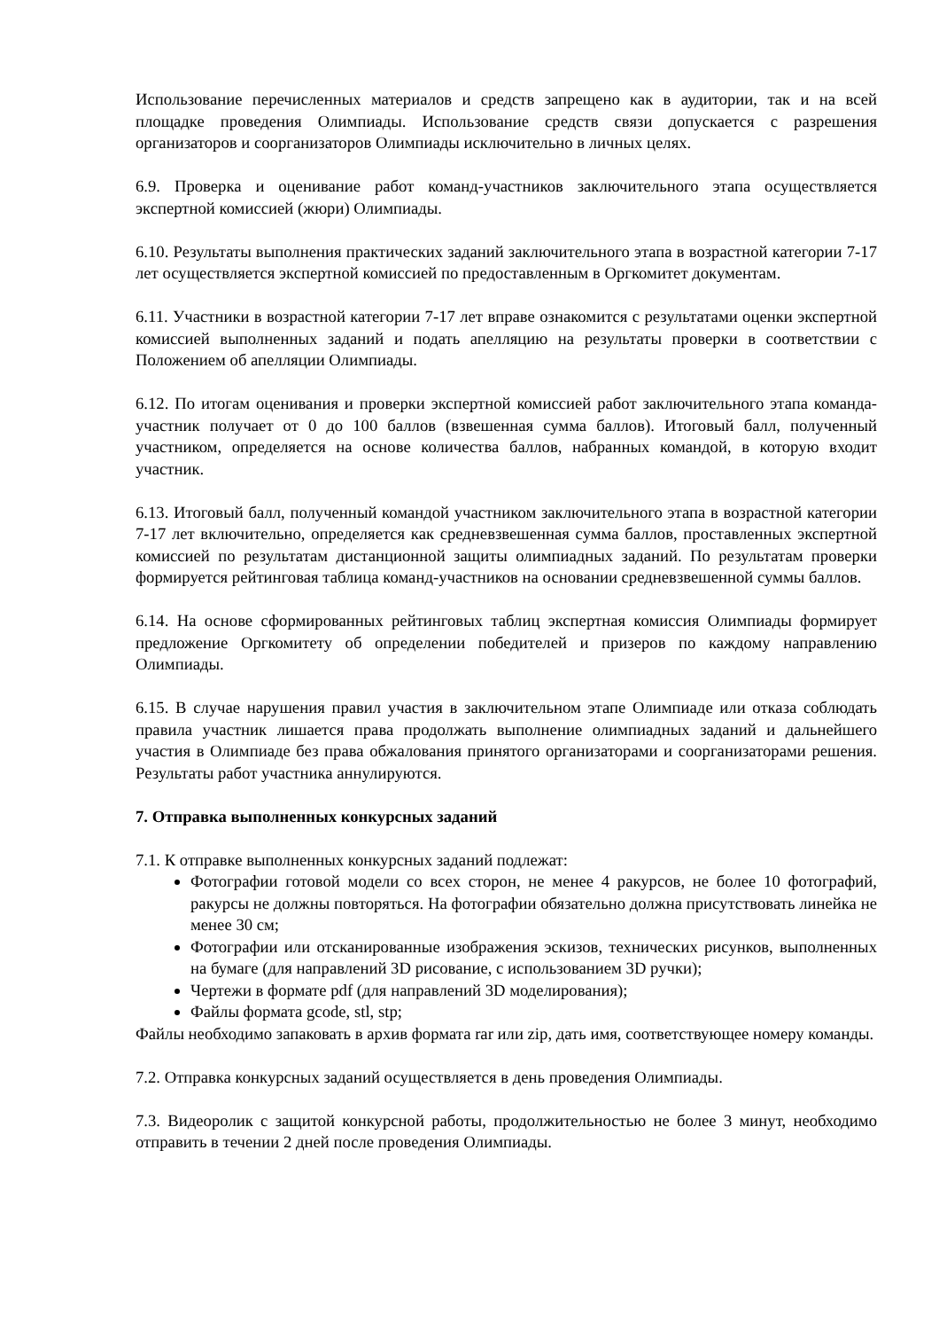Использование перечисленных материалов и средств запрещено как в аудитории, так и на всей площадке проведения Олимпиады. Использование средств связи допускается с разрешения организаторов и соорганизаторов Олимпиады исключительно в личных целях.
6.9. Проверка и оценивание работ команд-участников заключительного этапа осуществляется экспертной комиссией (жюри) Олимпиады.
6.10. Результаты выполнения практических заданий заключительного этапа в возрастной категории 7-17 лет осуществляется экспертной комиссией по предоставленным в Оргкомитет документам.
6.11. Участники в возрастной категории 7-17 лет вправе ознакомится с результатами оценки экспертной комиссией выполненных заданий и подать апелляцию на результаты проверки в соответствии с Положением об апелляции Олимпиады.
6.12. По итогам оценивания и проверки экспертной комиссией работ заключительного этапа команда-участник получает от 0 до 100 баллов (взвешенная сумма баллов). Итоговый балл, полученный участником, определяется на основе количества баллов, набранных командой, в которую входит участник.
6.13. Итоговый балл, полученный командой участником заключительного этапа в возрастной категории 7-17 лет включительно, определяется как средневзвешенная сумма баллов, проставленных экспертной комиссией по результатам дистанционной защиты олимпиадных заданий. По результатам проверки формируется рейтинговая таблица команд-участников на основании средневзвешенной суммы баллов.
6.14. На основе сформированных рейтинговых таблиц экспертная комиссия Олимпиады формирует предложение Оргкомитету об определении победителей и призеров по каждому направлению Олимпиады.
6.15. В случае нарушения правил участия в заключительном этапе Олимпиаде или отказа соблюдать правила участник лишается права продолжать выполнение олимпиадных заданий и дальнейшего участия в Олимпиаде без права обжалования принятого организаторами и соорганизаторами решения. Результаты работ участника аннулируются.
7. Отправка выполненных конкурсных заданий
7.1. К отправке выполненных конкурсных заданий подлежат:
Фотографии готовой модели со всех сторон, не менее 4 ракурсов, не более 10 фотографий, ракурсы не должны повторяться. На фотографии обязательно должна присутствовать линейка не менее 30 см;
Фотографии или отсканированные изображения эскизов, технических рисунков, выполненных на бумаге (для направлений 3D рисование, с использованием 3D ручки);
Чертежи в формате pdf (для направлений 3D моделирования);
Файлы формата gcode, stl, stp;
Файлы необходимо запаковать в архив формата rar или zip, дать имя, соответствующее номеру команды.
7.2. Отправка конкурсных заданий осуществляется в день проведения Олимпиады.
7.3. Видеоролик с защитой конкурсной работы, продолжительностью не более 3 минут, необходимо отправить в течении 2 дней после проведения Олимпиады.